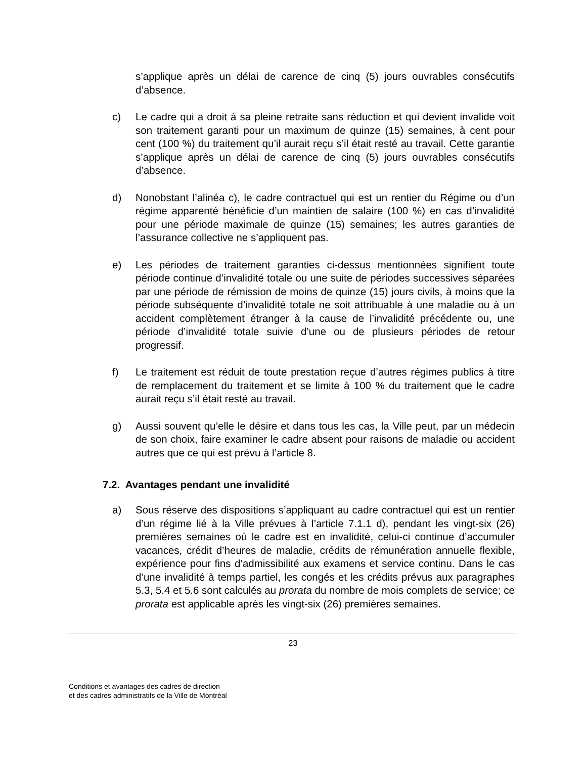s’applique après un délai de carence de cinq (5) jours ouvrables consécutifs d’absence.
c) Le cadre qui a droit à sa pleine retraite sans réduction et qui devient invalide voit son traitement garanti pour un maximum de quinze (15) semaines, à cent pour cent (100 %) du traitement qu’il aurait reçu s’il était resté au travail. Cette garantie s’applique après un délai de carence de cinq (5) jours ouvrables consécutifs d’absence.
d) Nonobstant l’alinéa c), le cadre contractuel qui est un rentier du Régime ou d’un régime apparenté bénéficie d’un maintien de salaire (100 %) en cas d’invalidité pour une période maximale de quinze (15) semaines; les autres garanties de l’assurance collective ne s’appliquent pas.
e) Les périodes de traitement garanties ci-dessus mentionnées signifient toute période continue d’invalidité totale ou une suite de périodes successives séparées par une période de rémission de moins de quinze (15) jours civils, à moins que la période subséquente d’invalidité totale ne soit attribuable à une maladie ou à un accident complètement étranger à la cause de l’invalidité précédente ou, une période d’invalidité totale suivie d’une ou de plusieurs périodes de retour progressif.
f) Le traitement est réduit de toute prestation reçue d’autres régimes publics à titre de remplacement du traitement et se limite à 100 % du traitement que le cadre aurait reçu s’il était resté au travail.
g) Aussi souvent qu’elle le désire et dans tous les cas, la Ville peut, par un médecin de son choix, faire examiner le cadre absent pour raisons de maladie ou accident autres que ce qui est prévu à l’article 8.
7.2. Avantages pendant une invalidité
a) Sous réserve des dispositions s’appliquant au cadre contractuel qui est un rentier d’un régime lié à la Ville prévues à l’article 7.1.1 d), pendant les vingt-six (26) premières semaines où le cadre est en invalidité, celui-ci continue d’accumuler vacances, crédit d’heures de maladie, crédits de rémunération annuelle flexible, expérience pour fins d’admissibilité aux examens et service continu. Dans le cas d’une invalidité à temps partiel, les congés et les crédits prévus aux paragraphes 5.3, 5.4 et 5.6 sont calculés au prorata du nombre de mois complets de service; ce prorata est applicable après les vingt-six (26) premières semaines.
23
Conditions et avantages des cadres de direction
et des cadres administratifs de la Ville de Montréal